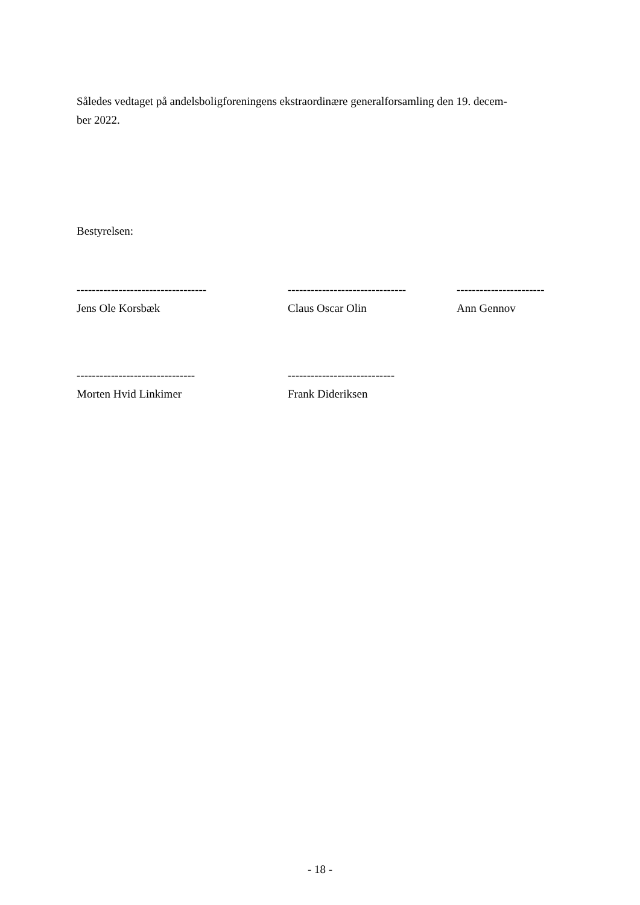Således vedtaget på andelsboligforeningens ekstraordinære generalforsamling den 19. decem-
ber 2022.
Bestyrelsen:
----------------------------------
Jens Ole Korsbæk
-------------------------------
Claus Oscar Olin
-----------------------
Ann Gennov
-------------------------------
Morten Hvid Linkimer
----------------------------
Frank Dideriksen
- 18 -